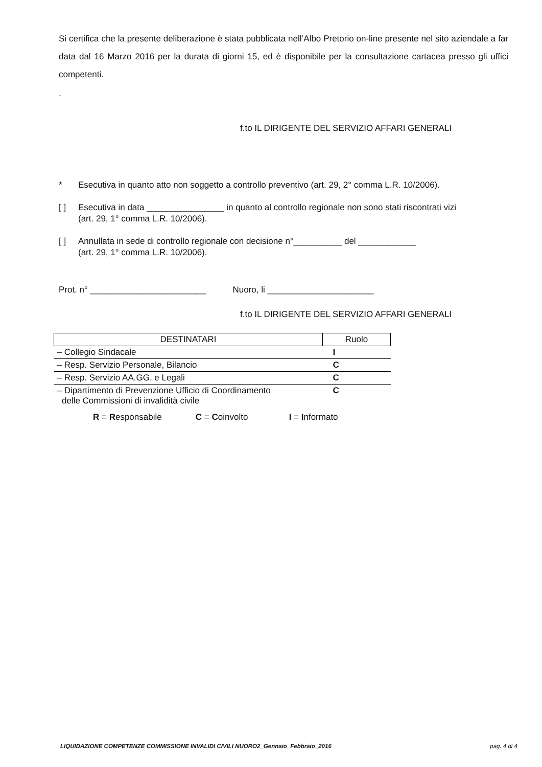Si certifica che la presente deliberazione è stata pubblicata nell’Albo Pretorio on-line presente nel sito aziendale a far data dal 16 Marzo 2016 per la durata di giorni 15, ed è disponibile per la consultazione cartacea presso gli uffici competenti.
.
f.to IL DIRIGENTE DEL SERVIZIO AFFARI GENERALI
* Esecutiva in quanto atto non soggetto a controllo preventivo (art. 29, 2° comma L.R. 10/2006).
[ ] Esecutiva in data ________________ in quanto al controllo regionale non sono stati riscontrati vizi (art. 29, 1° comma L.R. 10/2006).
[ ] Annullata in sede di controllo regionale con decisione n°__________ del ____________
(art. 29, 1° comma L.R. 10/2006).
Prot. n° ________________________ Nuoro, li ______________________
f.to IL DIRIGENTE DEL SERVIZIO AFFARI GENERALI
| DESTINATARI | Ruolo |
| --- | --- |
| – Collegio Sindacale | I |
| – Resp. Servizio Personale, Bilancio | C |
| – Resp. Servizio AA.GG. e Legali | C |
| – Dipartimento di Prevenzione Ufficio di Coordinamento delle Commissioni di invalidità civile | C |
R = Responsabile C = Coinvolto I = Informato
LIQUIDAZIONE COMPETENZE COMMISSIONE INVALIDI CIVILI NUORO2_Gennaio_Febbraio_2016 pag. 4 di 4